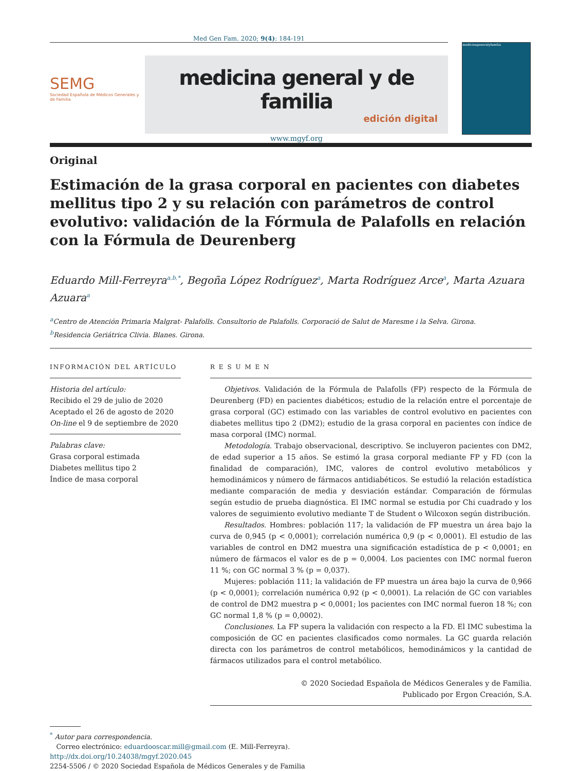Med Gen Fam. 2020; 9(4): 184-191
SEMG
Sociedad Española de Médicos Generales y de Familia
medicina general y de familia
edición digital
www.mgyf.org
medicinageneralyfamilia
Original
Estimación de la grasa corporal en pacientes con diabetes mellitus tipo 2 y su relación con parámetros de control evolutivo: validación de la Fórmula de Palafolls en relación con la Fórmula de Deurenberg
Eduardo Mill-Ferreyra<sup>a,b,*</sup>, Begoña López Rodríguez<sup>a</sup>, Marta Rodríguez Arce<sup>a</sup>, Marta Azuara Azuara<sup>a</sup>
<sup>a</sup> Centro de Atención Primaria Malgrat- Palafolls. Consultorio de Palafolls. Corporació de Salut de Maresme i la Selva. Girona.
<sup>b</sup> Residencia Geriátrica Clivia. Blanes. Girona.
INFORMACIÓN DEL ARTÍCULO
Historia del artículo:
Recibido el 29 de julio de 2020
Aceptado el 26 de agosto de 2020
On-line el 9 de septiembre de 2020
Palabras clave:
Grasa corporal estimada
Diabetes mellitus tipo 2
Índice de masa corporal
R E S U M E N
Objetivos. Validación de la Fórmula de Palafolls (FP) respecto de la Fórmula de Deurenberg (FD) en pacientes diabéticos; estudio de la relación entre el porcentaje de grasa corporal (GC) estimado con las variables de control evolutivo en pacientes con diabetes mellitus tipo 2 (DM2); estudio de la grasa corporal en pacientes con índice de masa corporal (IMC) normal.
Metodología. Trabajo observacional, descriptivo. Se incluyeron pacientes con DM2, de edad superior a 15 años. Se estimó la grasa corporal mediante FP y FD (con la finalidad de comparación), IMC, valores de control evolutivo metabólicos y hemodinámicos y número de fármacos antidiabéticos. Se estudió la relación estadística mediante comparación de media y desviación estándar. Comparación de fórmulas según estudio de prueba diagnóstica. El IMC normal se estudia por Chi cuadrado y los valores de seguimiento evolutivo mediante T de Student o Wilcoxon según distribución.
Resultados. Hombres: población 117; la validación de FP muestra un área bajo la curva de 0,945 (p < 0,0001); correlación numérica 0,9 (p < 0,0001). El estudio de las variables de control en DM2 muestra una significación estadística de p < 0,0001; en número de fármacos el valor es de p = 0,0004. Los pacientes con IMC normal fueron 11 %; con GC normal 3 % (p = 0,037).
Mujeres: población 111; la validación de FP muestra un área bajo la curva de 0,966 (p < 0,0001); correlación numérica 0,92 (p < 0,0001). La relación de GC con variables de control de DM2 muestra p < 0,0001; los pacientes con IMC normal fueron 18 %; con GC normal 1,8 % (p = 0,0002).
Conclusiones. La FP supera la validación con respecto a la FD. El IMC subestima la composición de GC en pacientes clasificados como normales. La GC guarda relación directa con los parámetros de control metabólicos, hemodinámicos y la cantidad de fármacos utilizados para el control metabólico.
© 2020 Sociedad Española de Médicos Generales y de Familia.
Publicado por Ergon Creación, S.A.
<sup>*</sup> Autor para correspondencia.
Correo electrónico: eduardooscar.mill@gmail.com (E. Mill-Ferreyra).
http://dx.doi.org/10.24038/mgyf.2020.045
2254-5506 / © 2020 Sociedad Española de Médicos Generales y de Familia